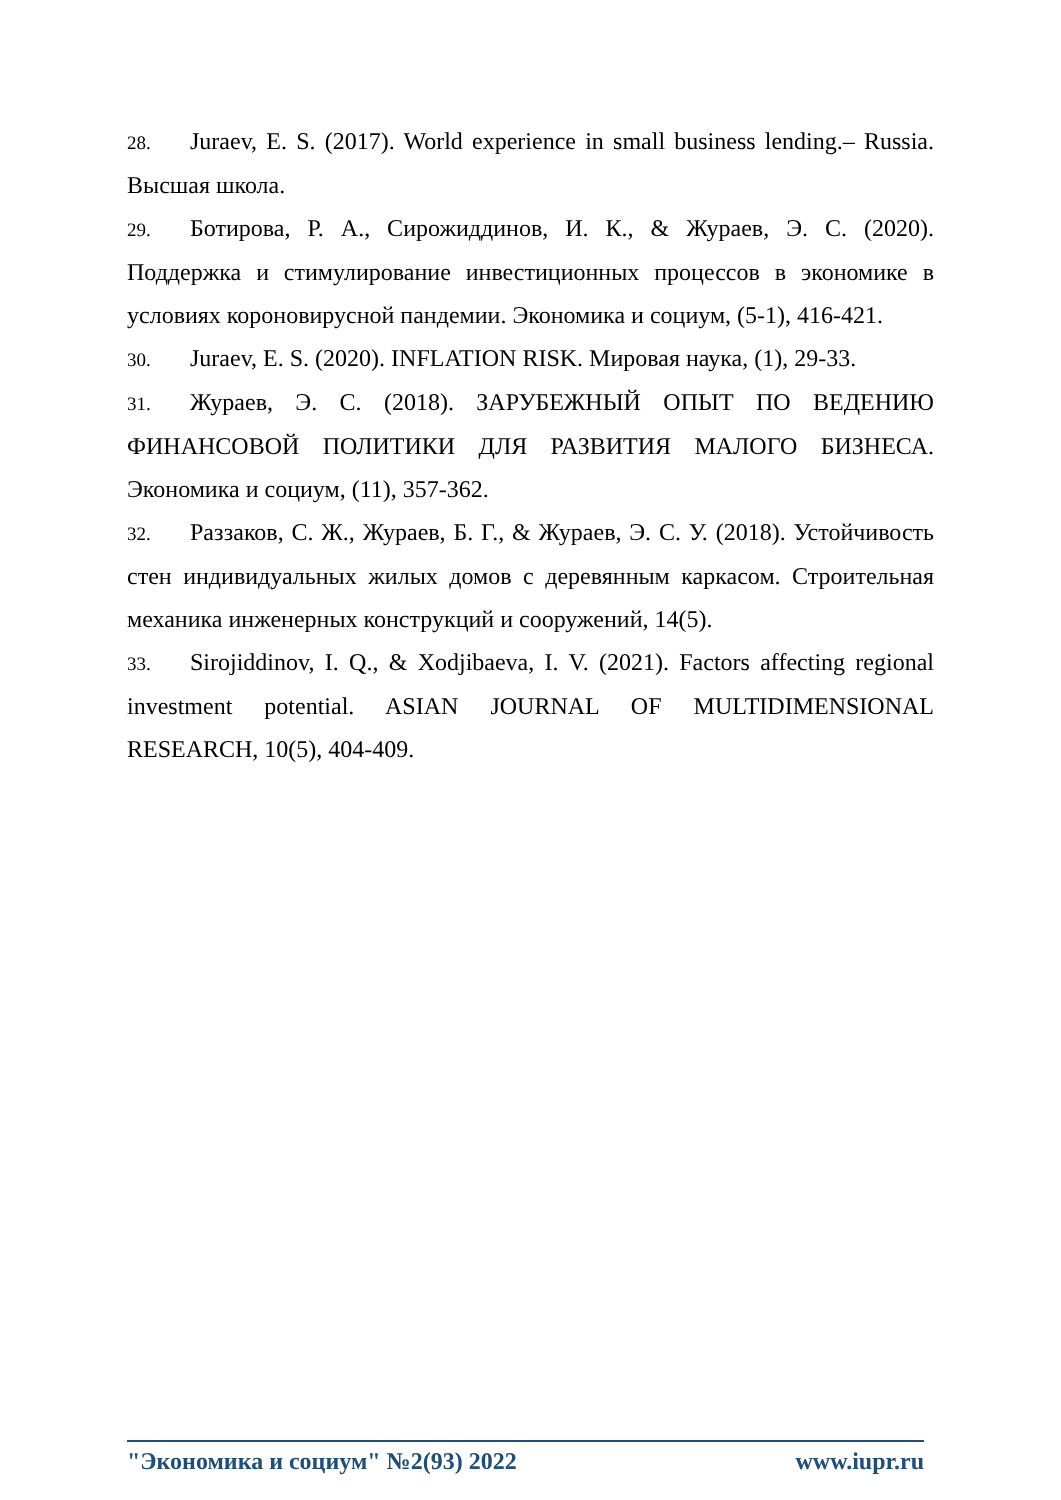28. Juraev, E. S. (2017). World experience in small business lending.– Russia. Высшая школа.
29. Ботирова, Р. А., Сирожиддинов, И. К., & Жураев, Э. С. (2020). Поддержка и стимулирование инвестиционных процессов в экономике в условиях короновирусной пандемии. Экономика и социум, (5-1), 416-421.
30. Juraev, E. S. (2020). INFLATION RISK. Мировая наука, (1), 29-33.
31. Жураев, Э. С. (2018). ЗАРУБЕЖНЫЙ ОПЫТ ПО ВЕДЕНИЮ ФИНАНСОВОЙ ПОЛИТИКИ ДЛЯ РАЗВИТИЯ МАЛОГО БИЗНЕСА. Экономика и социум, (11), 357-362.
32. Раззаков, С. Ж., Жураев, Б. Г., & Жураев, Э. С. У. (2018). Устойчивость стен индивидуальных жилых домов с деревянным каркасом. Строительная механика инженерных конструкций и сооружений, 14(5).
33. Sirojiddinov, I. Q., & Xodjibaeva, I. V. (2021). Factors affecting regional investment potential. ASIAN JOURNAL OF MULTIDIMENSIONAL RESEARCH, 10(5), 404-409.
"Экономика и социум" №2(93) 2022 www.iupr.ru